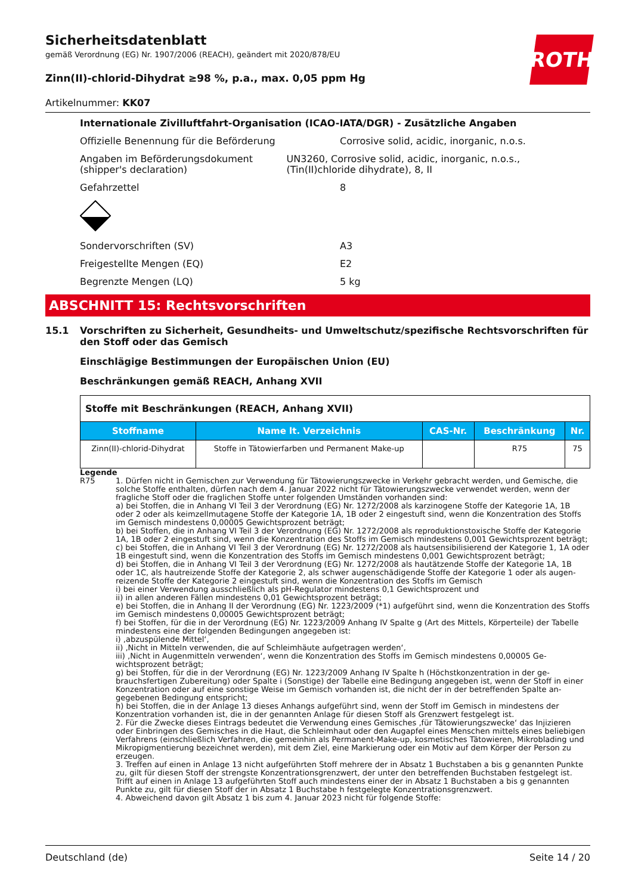ROTH
Sicherheitsdatenblatt
gemäß Verordnung (EG) Nr. 1907/2006 (REACH), geändert mit 2020/878/EU
Zinn(II)-chlorid-Dihydrat ≥98 %, p.a., max. 0,05 ppm Hg
Artikelnummer: KK07
Internationale Zivilluftfahrt-Organisation (ICAO-IATA/DGR) - Zusätzliche Angaben
Offizielle Benennung für die Beförderung Corrosive solid, acidic, inorganic, n.o.s.
Angaben im Beförderungsdokument (shipper's declaration)
UN3260, Corrosive solid, acidic, inorganic, n.o.s., (Tin(II)chloride dihydrate), 8, II
Gefahrzettel 8
Sondervorschriften (SV) A3
Freigestellte Mengen (EQ) E2
Begrenzte Mengen (LQ) 5 kg
ABSCHNITT 15: Rechtsvorschriften
15.1 Vorschriften zu Sicherheit, Gesundheits- und Umweltschutz/spezifische Rechtsvorschriften für den Stoff oder das Gemisch
Einschlägige Bestimmungen der Europäischen Union (EU)
Beschränkungen gemäß REACH, Anhang XVII
| Stoffe mit Beschränkungen (REACH, Anhang XVII) | | | | |
| Stoffname | Name lt. Verzeichnis | CAS-Nr. | Beschränkung | Nr. |
| Zinn(II)-chlorid-Dihydrat | Stoffe in Tätowierfarben und Perma­nent Make-up | | R75 | 75 |
Legende
R75 1. Dürfen nicht in Gemischen zur Verwendung für Tätowierungszwecke in Verkehr gebracht werden, und Gemische, die solche Stoffe enthalten, dürfen nach dem 4. Januar 2022 nicht für Tätowierungszwecke verwendet werden, wenn der fragliche Stoff oder die fraglichen Stoffe unter folgenden Umständen vorhanden sind:
a) bei Stoffen, die in Anhang VI Teil 3 der Verordnung (EG) Nr. 1272/2008 als karzinogene Stoffe der Kategorie 1A, 1B oder 2 oder als keimzellmutagene Stoffe der Kategorie 1A, 1B oder 2 eingestuft sind, wenn die Konzentration des Stoffs im Gemisch mindestens 0,00005 Gewichtsprozent beträgt;
b) bei Stoffen, die in Anhang VI Teil 3 der Verordnung (EG) Nr. 1272/2008 als reproduktionstoxische Stoffe der Katego­rie 1A, 1B oder 2 eingestuft sind, wenn die Konzentration des Stoffs im Gemisch mindestens 0,001 Gewichtsprozent beträgt;
c) bei Stoffen, die in Anhang VI Teil 3 der Verordnung (EG) Nr. 1272/2008 als hautsensibilisierend der Kategorie 1, 1A oder 1B eingestuft sind, wenn die Konzentration des Stoffs im Gemisch mindestens 0,001 Gewichtsprozent beträgt;
d) bei Stoffen, die in Anhang VI Teil 3 der Verordnung (EG) Nr. 1272/2008 als hautätzende Stoffe der Kategorie 1A, 1B oder 1C, als hautreizende Stoffe der Kategorie 2, als schwer augenschädigende Stoffe der Kategorie 1 oder als augen­reizende Stoffe der Kategorie 2 eingestuft sind, wenn die Konzentration des Stoffs im Gemisch
i) bei einer Verwendung ausschließlich als pH-Regulator mindestens 0,1 Gewichtsprozent und
ii) in allen anderen Fällen mindestens 0,01 Gewichtsprozent beträgt;
e) bei Stoffen, die in Anhang II der Verordnung (EG) Nr. 1223/2009 (*1) aufgeführt sind, wenn die Konzentration des Stoffs im Gemisch mindestens 0,00005 Gewichtsprozent beträgt;
f) bei Stoffen, für die in der Verordnung (EG) Nr. 1223/2009 Anhang IV Spalte g (Art des Mittels, Körperteile) der Tabel­le mindestens eine der folgenden Bedingungen angegeben ist:
i) ‚abzuspülende Mittel‘,
ii) ‚Nicht in Mitteln verwenden, die auf Schleimhäute aufgetragen werden‘,
iii) ‚Nicht in Augenmitteln verwenden‘, wenn die Konzentration des Stoffs im Gemisch mindestens 0,00005 Ge­wichtsprozent beträgt;
g) bei Stoffen, für die in der Verordnung (EG) Nr. 1223/2009 Anhang IV Spalte h (Höchstkonzentration in der ge­brauchsfertigen Zubereitung) oder Spalte i (Sonstige) der Tabelle eine Bedingung angegeben ist, wenn der Stoff in ei­ner Konzentration oder auf eine sonstige Weise im Gemisch vorhanden ist, die nicht der in der betreffenden Spalte an­gegebenen Bedingung entspricht;
h) bei Stoffen, die in der Anlage 13 dieses Anhangs aufgeführt sind, wenn der Stoff im Gemisch in mindestens der Konzentration vorhanden ist, die in der genannten Anlage für diesen Stoff als Grenzwert festgelegt ist.
2. Für die Zwecke dieses Eintrags bedeutet die Verwendung eines Gemisches ‚für Tätowierungszwecke‘ das Injizieren oder Einbringen des Gemisches in die Haut, die Schleimhaut oder den Augapfel eines Menschen mittels eines beliebi­gen Verfahrens (einschließlich Verfahren, die gemeinhin als Permanent-Make-up, kosmetisches Tätowieren, Mikrobla­ding und Mikropigmentierung bezeichnet werden), mit dem Ziel, eine Markierung oder ein Motiv auf dem Körper der Person zu erzeugen.
3. Treffen auf einen in Anlage 13 nicht aufgeführten Stoff mehrere der in Absatz 1 Buchstaben a bis g genannten Punkte zu, gilt für diesen Stoff der strengste Konzentrationsgrenzwert, der unter den betreffenden Buchstaben fest­gelegt ist. Trifft auf einen in Anlage 13 aufgeführten Stoff auch mindestens einer der in Absatz 1 Buchstaben a bis g genannten Punkte zu, gilt für diesen Stoff der in Absatz 1 Buchstabe h festgelegte Konzentrationsgrenzwert.
4. Abweichend davon gilt Absatz 1 bis zum 4. Januar 2023 nicht für folgende Stoffe:
Deutschland (de) Seite 14 / 20